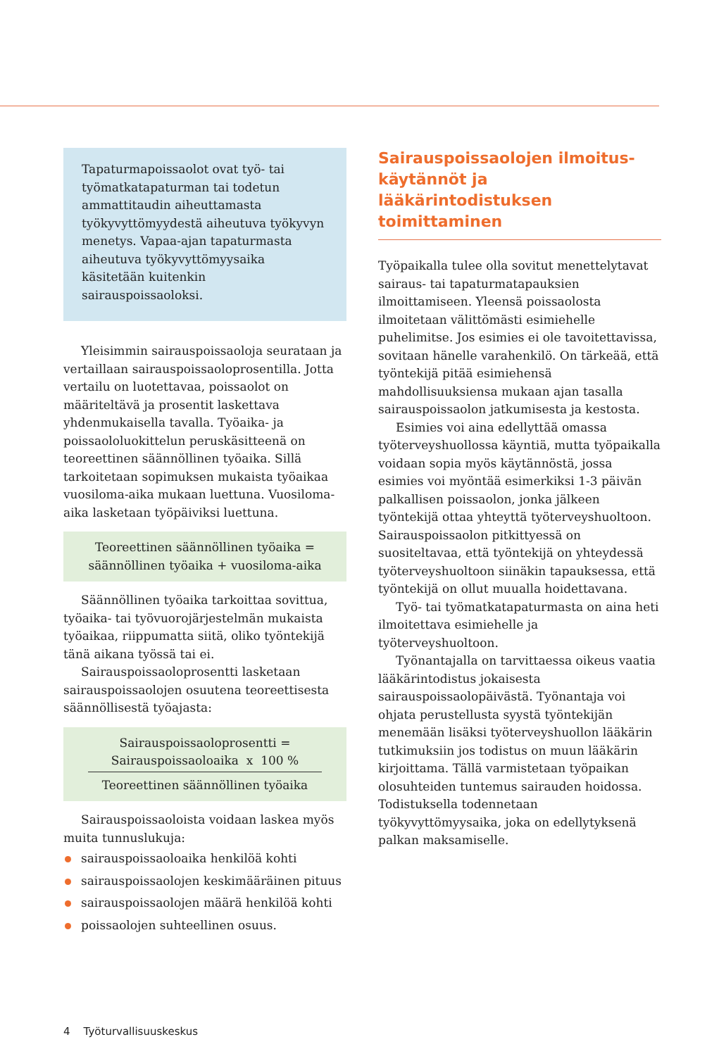Tapaturmapoissaolot ovat työ- tai työmatkatapaturman tai todetun ammattitaudin aiheuttamasta työkyvyttömyydestä aiheutuva työkyvyn menetys. Vapaa-ajan tapaturmasta aiheutuva työkyvyttömyysaika käsitetään kuitenkin sairauspoissaoloksi.
Yleisimmin sairauspoissaoloja seurataan ja vertaillaan sairauspoissaoloprosentilla. Jotta vertailu on luotettavaa, poissaolot on määriteltävä ja prosentit laskettava yhdenmukaisella tavalla. Työaika- ja poissaololuokittelun peruskäsitteenä on teoreettinen säännöllinen työaika. Sillä tarkoitetaan sopimuksen mukaista työaikaa vuosiloma-aika mukaan luettuna. Vuosiloma-aika lasketaan työpäiviksi luettuna.
Teoreettinen säännöllinen työaika =
säännöllinen työaika + vuosiloma-aika
Säännöllinen työaika tarkoittaa sovittua, työaika- tai työvuorojärjestelmän mukaista työaikaa, riippumatta siitä, oliko työntekijä tänä aikana työssä tai ei.
Sairauspoissaoloprosentti lasketaan sairauspoissaolojen osuutena teoreettisesta säännöllisestä työajasta:
Sairauspoissaoloprosentti =
Sairauspoissaoloaika x 100 %
Teoreettinen säännöllinen työaika
Sairauspoissaoloista voidaan laskea myös muita tunnuslukuja:
sairauspoissaoloaika henkilöä kohti
sairauspoissaolojen keskimääräinen pituus
sairauspoissaolojen määrä henkilöä kohti
poissaolojen suhteellinen osuus.
Sairauspoissaolojen ilmoitus­käytännöt ja lääkärintodistuksen toimittaminen
Työpaikalla tulee olla sovitut menettelytavat sairaus- tai tapaturmatapauksien ilmoittamiseen. Yleensä poissaolosta ilmoitetaan välittömästi esimiehelle puhelimitse. Jos esimies ei ole tavoitettavissa, sovitaan hänelle varahenkilö. On tärkeää, että työntekijä pitää esimiehensä mahdollisuuksiensa mukaan ajan tasalla sairauspoissaolon jatkumisesta ja kestosta.
Esimies voi aina edellyttää omassa työterveyshuollossa käyntiä, mutta työpaikalla voidaan sopia myös käytännöstä, jossa esimies voi myöntää esimerkiksi 1-3 päivän palkallisen poissaolon, jonka jälkeen työntekijä ottaa yhteyttä työterveyshuoltoon. Sairauspoissaolon pitkittyessä on suositeltavaa, että työntekijä on yhteydessä työterveyshuoltoon siinäkin tapauksessa, että työntekijä on ollut muualla hoidettavana.
Työ- tai työmatkatapaturmasta on aina heti ilmoitettava esimiehelle ja työterveyshuoltoon.
Työnantajalla on tarvittaessa oikeus vaatia lääkärintodistus jokaisesta sairauspoissaolopäivästä. Työnantaja voi ohjata perustellusta syystä työntekijän menemään lisäksi työterveyshuollon lääkärin tutkimuksiin jos todistus on muun lääkärin kirjoittama. Tällä varmistetaan työpaikan olosuhteiden tuntemus sairauden hoidossa. Todistuksella todennetaan työkyvyttömyysaika, joka on edellytyksenä palkan maksamiselle.
4 Työturvallisuuskeskus